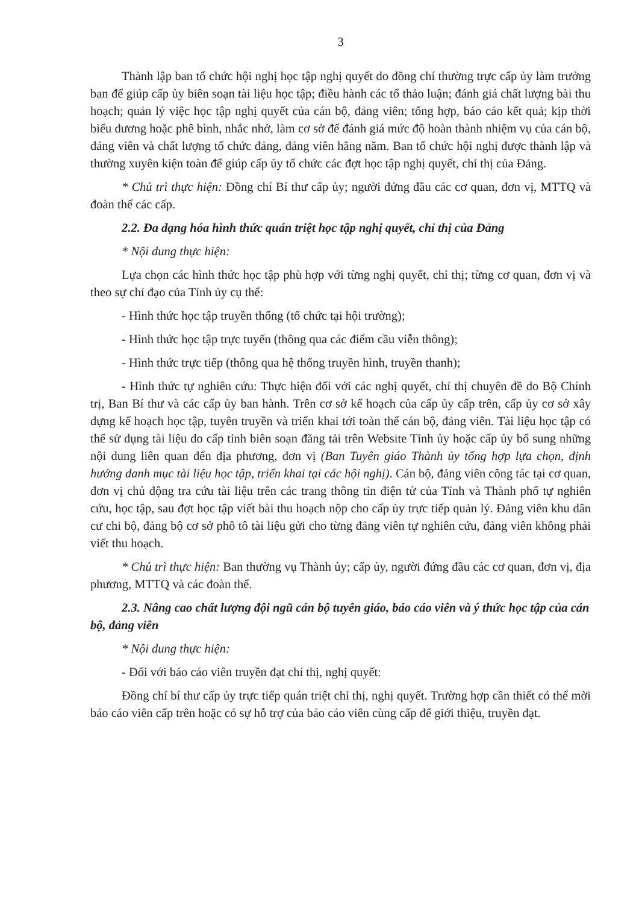3
Thành lập ban tổ chức hội nghị học tập nghị quyết do đồng chí thường trực cấp ủy làm trưởng ban để giúp cấp ủy biên soạn tài liệu học tập; điều hành các tổ thảo luận; đánh giá chất lượng bài thu hoạch; quản lý việc học tập nghị quyết của cán bộ, đảng viên; tổng hợp, báo cáo kết quả; kịp thời biểu dương hoặc phê bình, nhắc nhở, làm cơ sở để đánh giá mức độ hoàn thành nhiệm vụ của cán bộ, đảng viên và chất lượng tổ chức đảng, đảng viên hằng năm. Ban tổ chức hội nghị được thành lập và thường xuyên kiện toàn để giúp cấp ủy tổ chức các đợt học tập nghị quyết, chỉ thị của Đảng.
* Chủ trì thực hiện: Đồng chí Bí thư cấp ủy; người đứng đầu các cơ quan, đơn vị, MTTQ và đoàn thể các cấp.
2.2. Đa dạng hóa hình thức quán triệt học tập nghị quyết, chỉ thị của Đảng
* Nội dung thực hiện:
Lựa chọn các hình thức học tập phù hợp với từng nghị quyết, chỉ thị; từng cơ quan, đơn vị và theo sự chỉ đạo của Tỉnh ủy cụ thể:
- Hình thức học tập truyền thống (tổ chức tại hội trường);
- Hình thức học tập trực tuyến (thông qua các điểm cầu viễn thông);
- Hình thức trực tiếp (thông qua hệ thống truyền hình, truyền thanh);
- Hình thức tự nghiên cứu: Thực hiện đối với các nghị quyết, chỉ thị chuyên đề do Bộ Chính trị, Ban Bí thư và các cấp ủy ban hành. Trên cơ sở kế hoạch của cấp ủy cấp trên, cấp ủy cơ sở xây dựng kế hoạch học tập, tuyên truyền và triển khai tới toàn thể cán bộ, đảng viên. Tài liệu học tập có thể sử dụng tài liệu do cấp tỉnh biên soạn đăng tải trên Website Tỉnh ủy hoặc cấp ủy bổ sung những nội dung liên quan đến địa phương, đơn vị (Ban Tuyên giáo Thành ủy tổng hợp lựa chọn, định hướng danh mục tài liệu học tập, triển khai tại các hội nghị). Cán bộ, đảng viên công tác tại cơ quan, đơn vị chủ động tra cứu tài liệu trên các trang thông tin điện tử của Tỉnh và Thành phố tự nghiên cứu, học tập, sau đợt học tập viết bài thu hoạch nộp cho cấp ủy trực tiếp quản lý. Đảng viên khu dân cư chi bộ, đảng bộ cơ sở phô tô tài liệu gửi cho từng đảng viên tự nghiên cứu, đảng viên không phải viết thu hoạch.
* Chủ trì thực hiện: Ban thường vụ Thành ủy; cấp ủy, người đứng đầu các cơ quan, đơn vị, địa phương, MTTQ và các đoàn thể.
2.3. Nâng cao chất lượng đội ngũ cán bộ tuyên giáo, báo cáo viên và ý thức học tập của cán bộ, đảng viên
* Nội dung thực hiện:
- Đối với báo cáo viên truyền đạt chỉ thị, nghị quyết:
Đồng chí bí thư cấp ủy trực tiếp quán triệt chỉ thị, nghị quyết. Trường hợp cần thiết có thể mời báo cáo viên cấp trên hoặc có sự hỗ trợ của báo cáo viên cùng cấp để giới thiệu, truyền đạt.